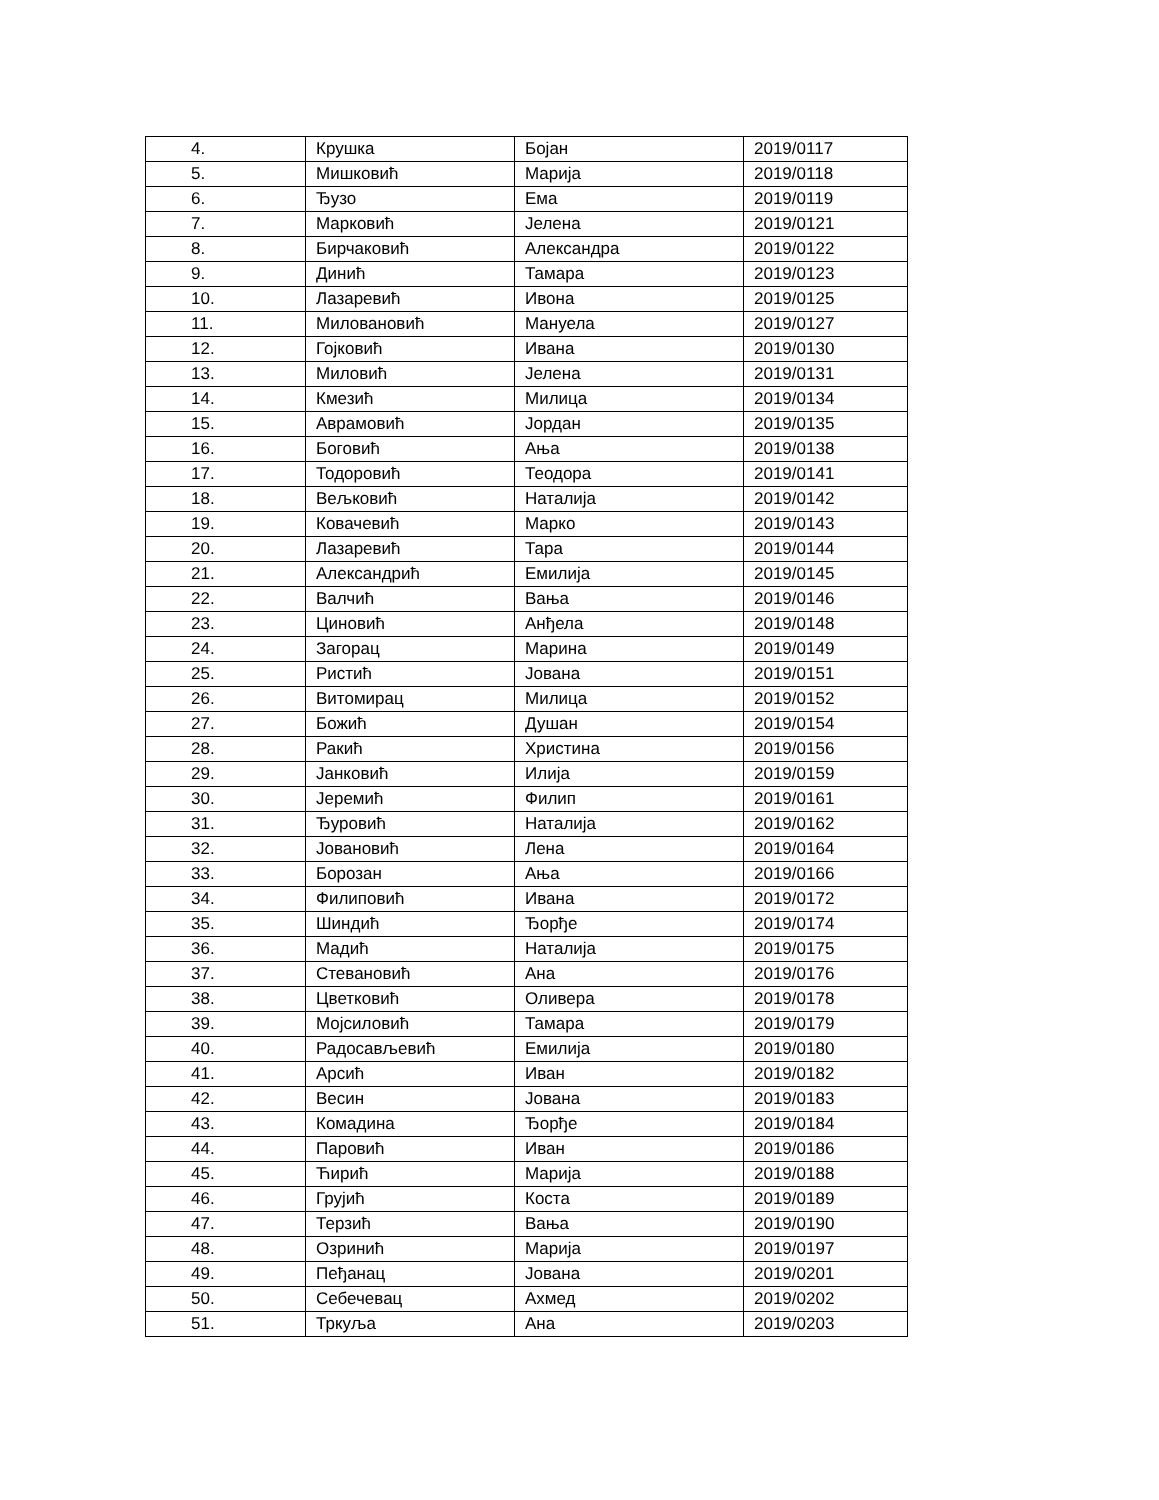| 4. | Крушка | Бојан | 2019/0117 |
| 5. | Мишковић | Марија | 2019/0118 |
| 6. | Ђузо | Ема | 2019/0119 |
| 7. | Марковић | Јелена | 2019/0121 |
| 8. | Бирчаковић | Александра | 2019/0122 |
| 9. | Динић | Тамара | 2019/0123 |
| 10. | Лазаревић | Ивона | 2019/0125 |
| 11. | Миловановић | Мануела | 2019/0127 |
| 12. | Гојковић | Ивана | 2019/0130 |
| 13. | Миловић | Јелена | 2019/0131 |
| 14. | Кмезић | Милица | 2019/0134 |
| 15. | Аврамовић | Јордан | 2019/0135 |
| 16. | Боговић | Ања | 2019/0138 |
| 17. | Тодоровић | Теодора | 2019/0141 |
| 18. | Вељковић | Наталија | 2019/0142 |
| 19. | Ковачевић | Марко | 2019/0143 |
| 20. | Лазаревић | Тара | 2019/0144 |
| 21. | Александрић | Емилија | 2019/0145 |
| 22. | Валчић | Вања | 2019/0146 |
| 23. | Циновић | Анђела | 2019/0148 |
| 24. | Загорац | Марина | 2019/0149 |
| 25. | Ристић | Јована | 2019/0151 |
| 26. | Витомирац | Милица | 2019/0152 |
| 27. | Божић | Душан | 2019/0154 |
| 28. | Ракић | Христина | 2019/0156 |
| 29. | Јанковић | Илија | 2019/0159 |
| 30. | Јеремић | Филип | 2019/0161 |
| 31. | Ђуровић | Наталија | 2019/0162 |
| 32. | Јовановић | Лена | 2019/0164 |
| 33. | Борозан | Ања | 2019/0166 |
| 34. | Филиповић | Ивана | 2019/0172 |
| 35. | Шиндић | Ђорђе | 2019/0174 |
| 36. | Мадић | Наталија | 2019/0175 |
| 37. | Стевановић | Ана | 2019/0176 |
| 38. | Цветковић | Оливера | 2019/0178 |
| 39. | Мојсиловић | Тамара | 2019/0179 |
| 40. | Радосављевић | Емилија | 2019/0180 |
| 41. | Арсић | Иван | 2019/0182 |
| 42. | Весин | Јована | 2019/0183 |
| 43. | Комадина | Ђорђе | 2019/0184 |
| 44. | Паровић | Иван | 2019/0186 |
| 45. | Ћирић | Марија | 2019/0188 |
| 46. | Грујић | Коста | 2019/0189 |
| 47. | Терзић | Вања | 2019/0190 |
| 48. | Озринић | Марија | 2019/0197 |
| 49. | Пеђанац | Јована | 2019/0201 |
| 50. | Себечевац | Ахмед | 2019/0202 |
| 51. | Тркуља | Ана | 2019/0203 |